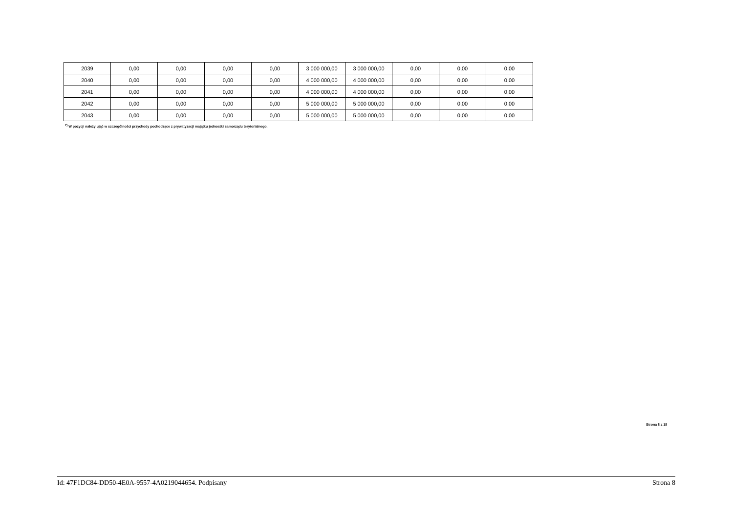| 2039 | 0,00 | 0,00 | 0,00 | 0,00 | 3 000 000,00 | 3 000 000,00 | 0,00 | 0,00 | 0,00 |
| 2040 | 0,00 | 0,00 | 0,00 | 0,00 | 4 000 000,00 | 4 000 000,00 | 0,00 | 0,00 | 0,00 |
| 2041 | 0,00 | 0,00 | 0,00 | 0,00 | 4 000 000,00 | 4 000 000,00 | 0,00 | 0,00 | 0,00 |
| 2042 | 0,00 | 0,00 | 0,00 | 0,00 | 5 000 000,00 | 5 000 000,00 | 0,00 | 0,00 | 0,00 |
| 2043 | 0,00 | 0,00 | 0,00 | 0,00 | 5 000 000,00 | 5 000 000,00 | 0,00 | 0,00 | 0,00 |
<sup>7)</sup> W pozycji należy ująć w szczególności przychody pochodzące z prywatyzacji majątku jednostki samorządu terytorialnego.
Strona 8 z 18
Id: 47F1DC84-DD50-4E0A-9557-4A0219044654. Podpisany Strona 8